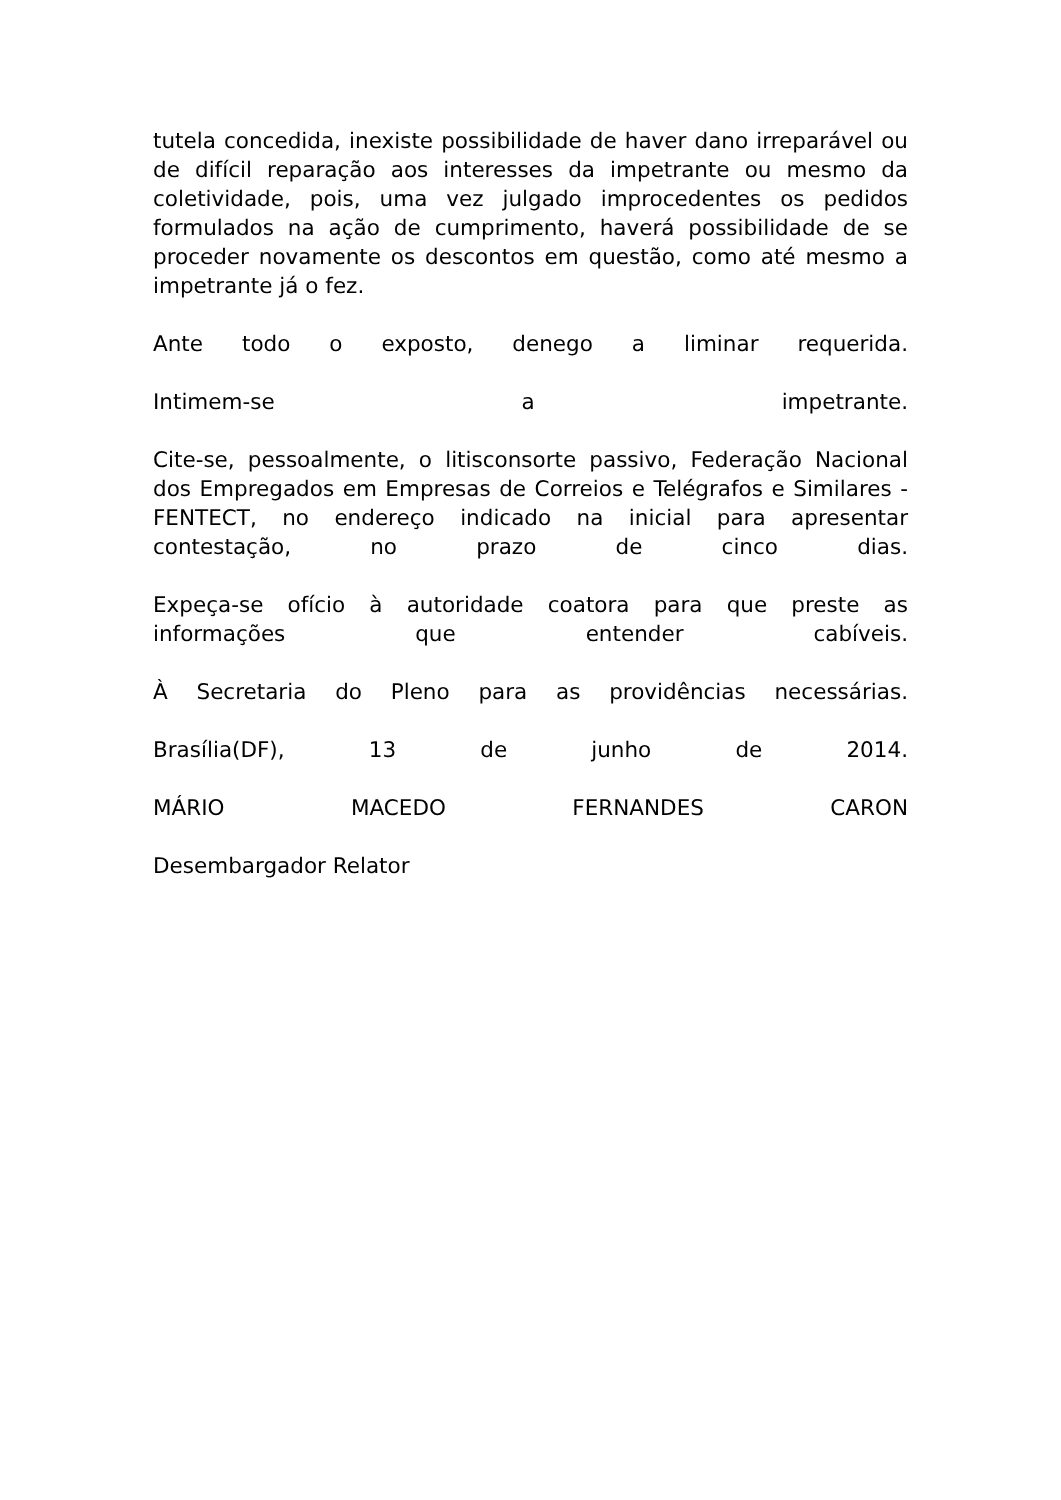tutela concedida, inexiste possibilidade de haver dano irreparável ou de difícil reparação aos interesses da impetrante ou mesmo da coletividade, pois, uma vez julgado improcedentes os pedidos formulados na ação de cumprimento, haverá possibilidade de se proceder novamente os descontos em questão, como até mesmo a impetrante já o fez.
Ante todo o exposto, denego a liminar requerida.
Intimem-se a impetrante.
Cite-se, pessoalmente, o litisconsorte passivo, Federação Nacional dos Empregados em Empresas de Correios e Telégrafos e Similares - FENTECT, no endereço indicado na inicial para apresentar contestação, no prazo de cinco dias.
Expeça-se ofício à autoridade coatora para que preste as informações que entender cabíveis.
À Secretaria do Pleno para as providências necessárias.
Brasília(DF), 13 de junho de 2014.
MÁRIO MACEDO FERNANDES CARON
Desembargador Relator